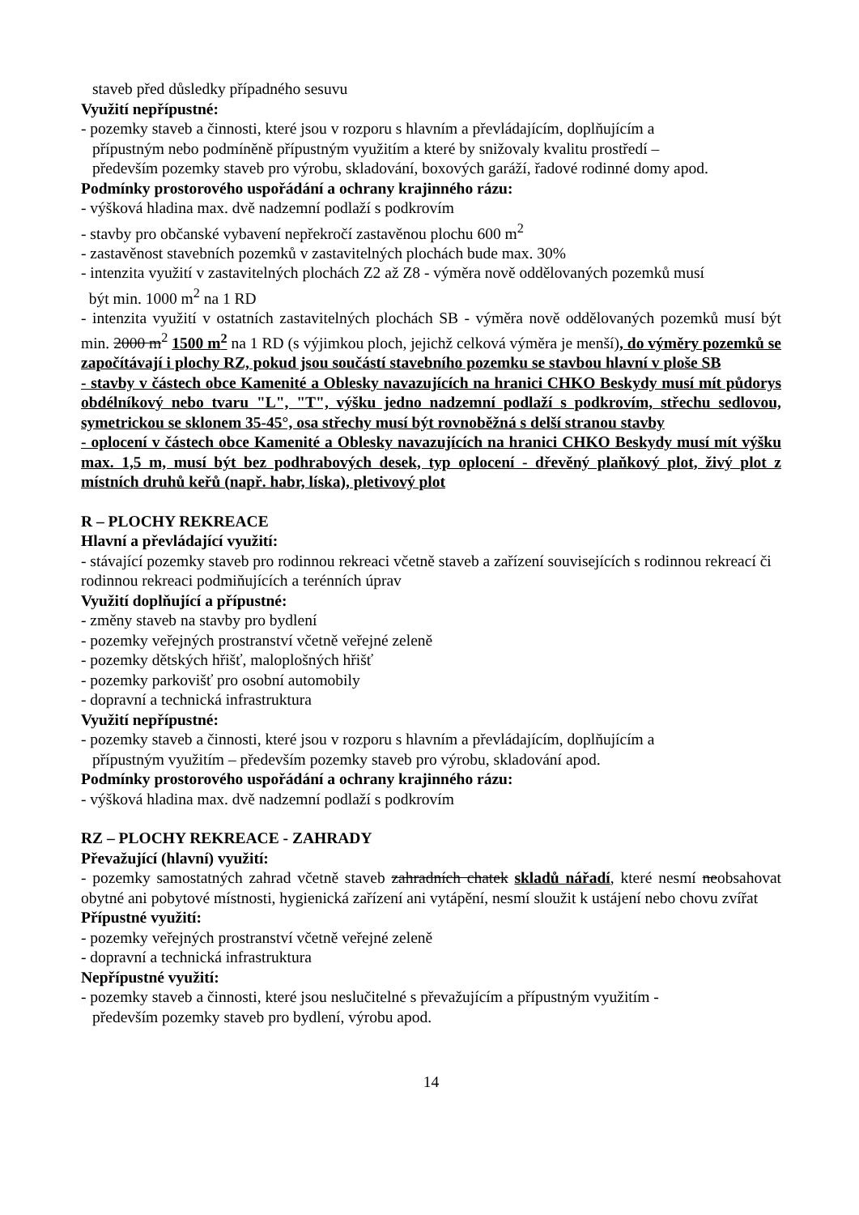staveb před důsledky případného sesuvu
Využití nepřípustné:
- pozemky staveb a činnosti, které jsou v rozporu s hlavním a převládajícím, doplňujícím a
přípustným nebo podmíněně přípustným využitím a které by snižovaly kvalitu prostředí –
především pozemky staveb pro výrobu, skladování, boxových garáží, řadové rodinné domy apod.
Podmínky prostorového uspořádání a ochrany krajinného rázu:
- výšková hladina max. dvě nadzemní podlaží s podkrovím
- stavby pro občanské vybavení nepřekročí zastavěnou plochu 600 m<sup>2</sup>
- zastavěnost stavebních pozemků v zastavitelných plochách bude max. 30%
- intenzita využití v zastavitelných plochách Z2 až Z8 - výměra nově oddělovaných pozemků musí
být min. 1000 m<sup>2</sup> na 1 RD
- intenzita využití v ostatních zastavitelných plochách SB - výměra nově oddělovaných pozemků musí být min. 2000 m<sup>2</sup> 1500 m<sup>2</sup> na 1 RD (s výjimkou ploch, jejichž celková výměra je menší), do výměry pozemků se započítávají i plochy RZ, pokud jsou součástí stavebního pozemku se stavbou hlavní v ploše SB
- stavby v částech obce Kamenité a Oblesky navazujících na hranici CHKO Beskydy musí mít půdorys obdélníkový nebo tvaru "L", "T", výšku jedno nadzemní podlaží s podkrovím, střechu sedlovou, symetrickou se sklonem 35-45°, osa střechy musí být rovnoběžná s delší stranou stavby
- oplocení v částech obce Kamenité a Oblesky navazujících na hranici CHKO Beskydy musí mít výšku max. 1,5 m, musí být bez podhrabových desek, typ oplocení - dřevěný plaňkový plot, živý plot z místních druhů keřů (např. habr, líska), pletivový plot
R – PLOCHY REKREACE
Hlavní a převládající využití:
- stávající pozemky staveb pro rodinnou rekreaci včetně staveb a zařízení souvisejících s rodinnou rekreací či rodinnou rekreaci podmiňujících a terénních úprav
Využití doplňující a přípustné:
- změny staveb na stavby pro bydlení
- pozemky veřejných prostranství včetně veřejné zeleně
- pozemky dětských hřišť, maloplošných hřišť
- pozemky parkovišť pro osobní automobily
- dopravní a technická infrastruktura
Využití nepřípustné:
- pozemky staveb a činnosti, které jsou v rozporu s hlavním a převládajícím, doplňujícím a
přípustným využitím – především pozemky staveb pro výrobu, skladování apod.
Podmínky prostorového uspořádání a ochrany krajinného rázu:
- výšková hladina max. dvě nadzemní podlaží s podkrovím
RZ – PLOCHY REKREACE - ZAHRADY
Převažující (hlavní) využití:
- pozemky samostatných zahrad včetně staveb zahradních chatek skladů nářadí, které nesmí neobsahovat obytné ani pobytové místnosti, hygienická zařízení ani vytápění, nesmí sloužit k ustájení nebo chovu zvířat
Přípustné využití:
- pozemky veřejných prostranství včetně veřejné zeleně
- dopravní a technická infrastruktura
Nepřípustné využití:
- pozemky staveb a činnosti, které jsou neslučitelné s převažujícím a přípustným využitím -
především pozemky staveb pro bydlení, výrobu apod.
14